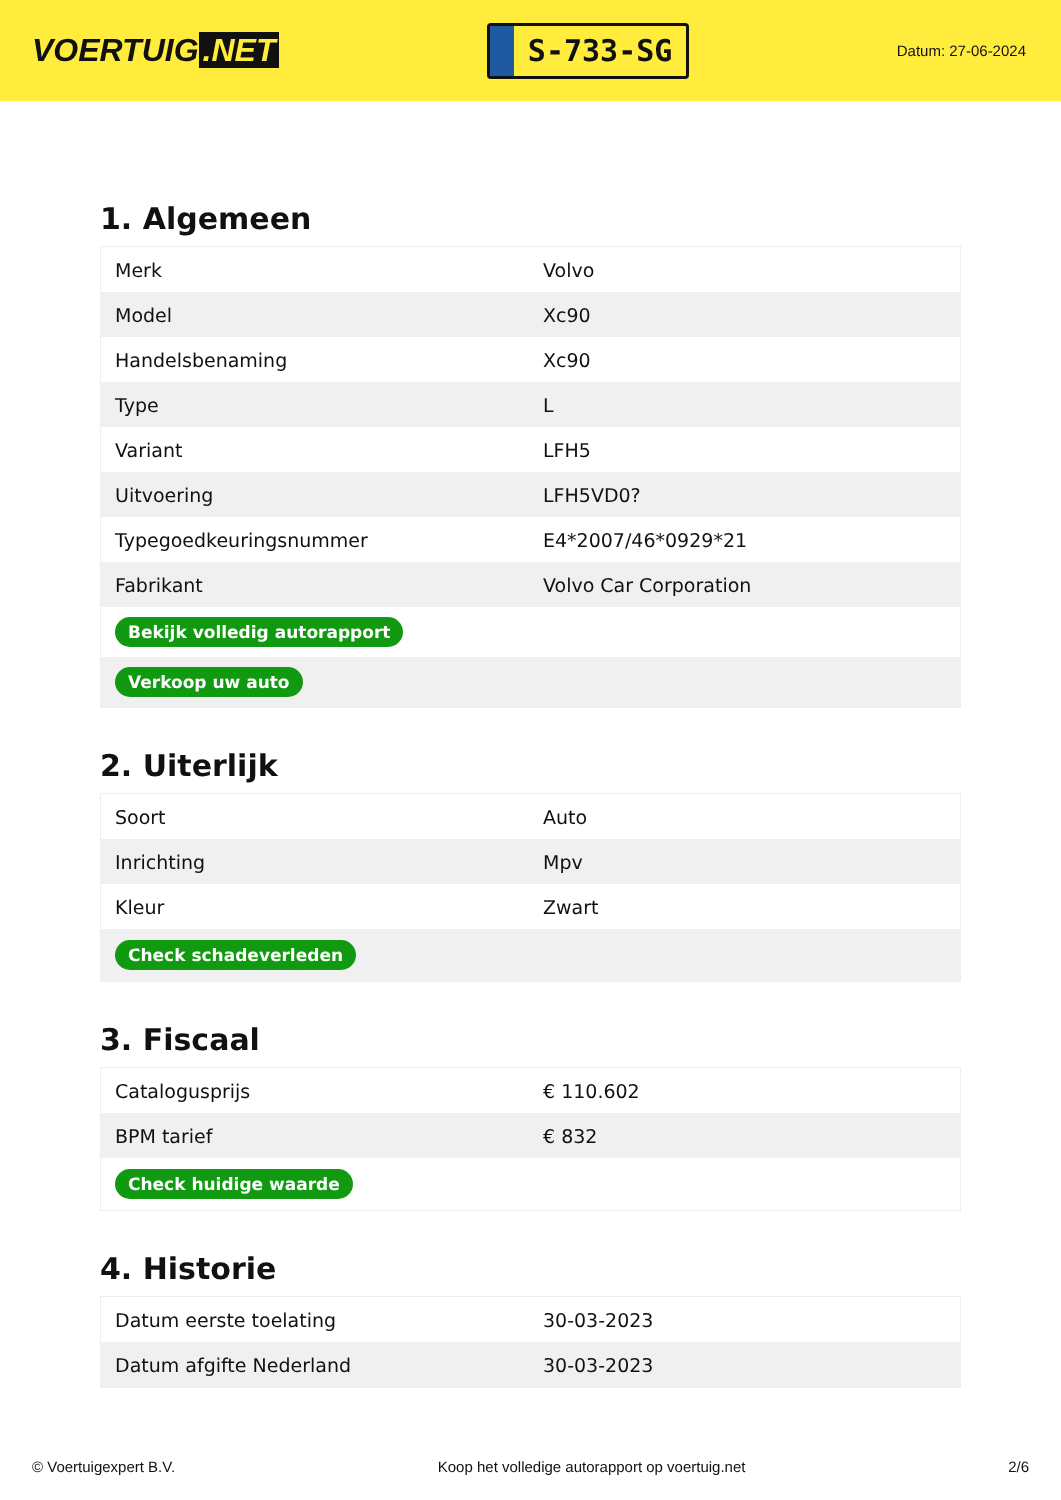VOERTUIG.NET
S-733-SG
Datum: 27-06-2024
1. Algemeen
| Merk | Volvo |
| Model | Xc90 |
| Handelsbenaming | Xc90 |
| Type | L |
| Variant | LFH5 |
| Uitvoering | LFH5VD0? |
| Typegoedkeuringsnummer | E4*2007/46*0929*21 |
| Fabrikant | Volvo Car Corporation |
| Bekijk volledig autorapport | |
| Verkoop uw auto | |
2. Uiterlijk
| Soort | Auto |
| Inrichting | Mpv |
| Kleur | Zwart |
| Check schadeverleden | |
3. Fiscaal
| Catalogusprijs | € 110.602 |
| BPM tarief | € 832 |
| Check huidige waarde | |
4. Historie
| Datum eerste toelating | 30-03-2023 |
| Datum afgifte Nederland | 30-03-2023 |
© Voertuigexpert B.V. Koop het volledige autorapport op voertuig.net 2/6